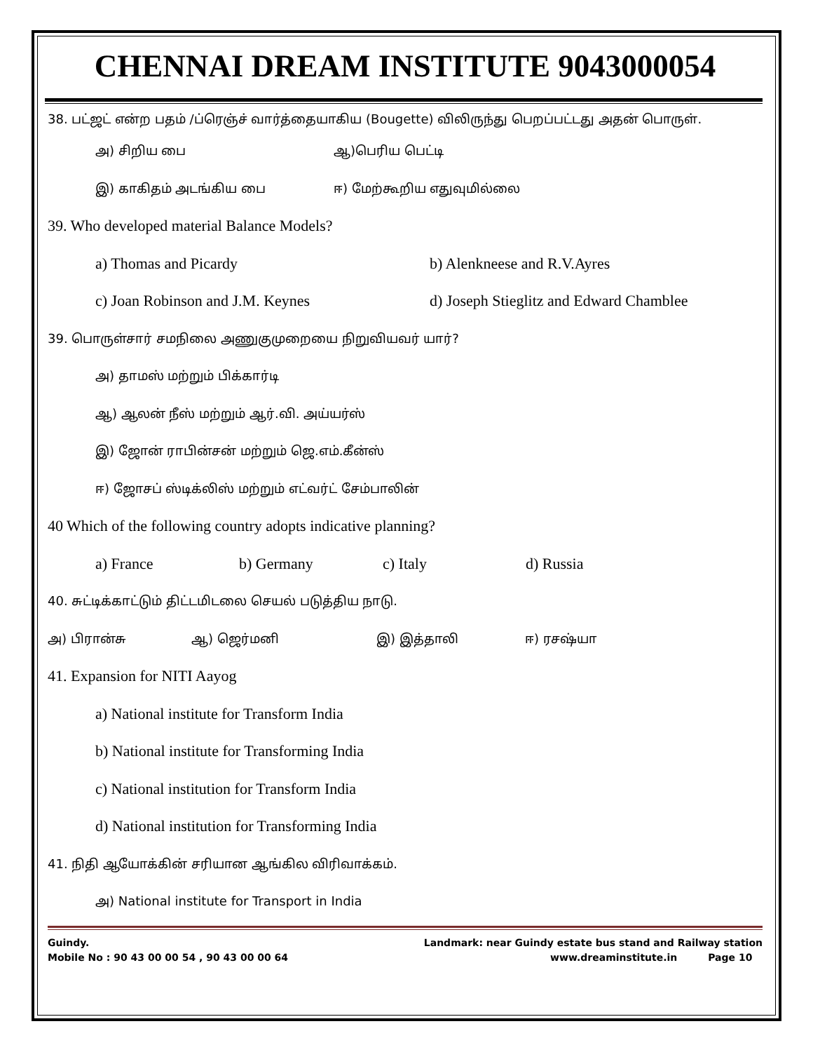CHENNAI DREAM INSTITUTE 9043000054
38. பட்ஜட் என்ற பதம் /ப்ரெஞ்ச் வார்த்தையாகிய (Bougette) விலிருந்து பெறப்பட்டது அதன் பொருள்.
அ) சிறிய பை ஆ)பெரிய பெட்டி
இ) காகிதம் அடங்கிய பை ஈ) மேற்கூறிய எதுவுமில்லை
39. Who developed material Balance Models?
a) Thomas and Picardy b) Alenkneese and R.V.Ayres
c) Joan Robinson and J.M. Keynes d) Joseph Stieglitz and Edward Chamblee
39. பொருள்சார் சமநிலை அணுகுமுறையை நிறுவியவர் யார்?
அ) தாமஸ் மற்றும் பிக்கார்டி
ஆ) ஆலன் நீஸ் மற்றும் ஆர்.வி. அய்யர்ஸ்
இ) ஜோன் ராபின்சன் மற்றும் ஜெ.எம்.கீன்ஸ்
ஈ) ஜோசப் ஸ்டிக்லிஸ் மற்றும் எட்வர்ட் சேம்பாலின்
40 Which of the following country adopts indicative planning?
a) France b) Germany c) Italy d) Russia
40. சுட்டிக்காட்டும் திட்டமிடலை செயல் படுத்திய நாடு.
அ) பிரான்சு ஆ) ஜெர்மனி இ) இத்தாலி ஈ) ரசஷ்யா
41. Expansion for NITI Aayog
a) National institute for Transform India
b) National institute for Transforming India
c) National institution for Transform India
d) National institution for Transforming India
41. நிதி ஆயோக்கின் சரியான ஆங்கில விரிவாக்கம்.
அ) National institute for Transport in India
Guindy.
Mobile No : 90 43 00 00 54 , 90 43 00 00 64 Landmark: near Guindy estate bus stand and Railway station
www.dreaminstitute.in Page 10